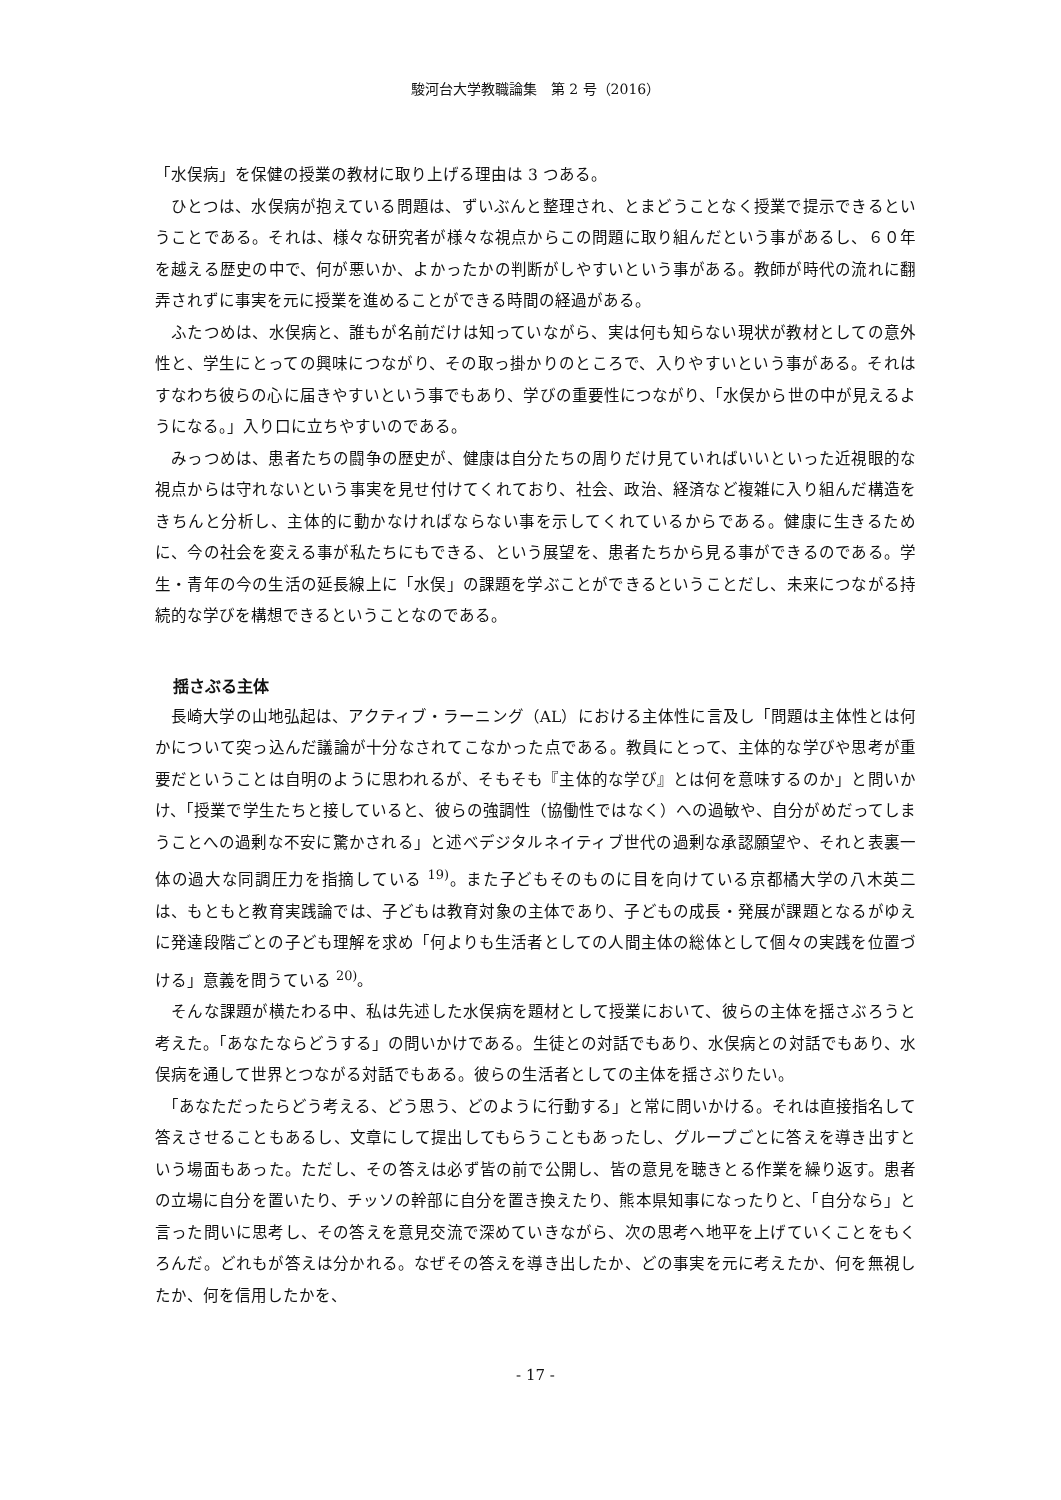駿河台大学教職論集　第 2 号（2016）
「水俣病」を保健の授業の教材に取り上げる理由は 3 つある。
　ひとつは、水俣病が抱えている問題は、ずいぶんと整理され、とまどうことなく授業で提示できるということである。それは、様々な研究者が様々な視点からこの問題に取り組んだという事があるし、６０年を越える歴史の中で、何が悪いか、よかったかの判断がしやすいという事がある。教師が時代の流れに翻弄されずに事実を元に授業を進めることができる時間の経過がある。
　ふたつめは、水俣病と、誰もが名前だけは知っていながら、実は何も知らない現状が教材としての意外性と、学生にとっての興味につながり、その取っ掛かりのところで、入りやすいという事がある。それはすなわち彼らの心に届きやすいという事でもあり、学びの重要性につながり、「水俣から世の中が見えるようになる。」入り口に立ちやすいのである。
　みっつめは、患者たちの闘争の歴史が、健康は自分たちの周りだけ見ていればいいといった近視眼的な視点からは守れないという事実を見せ付けてくれており、社会、政治、経済など複雑に入り組んだ構造をきちんと分析し、主体的に動かなければならない事を示してくれているからである。健康に生きるために、今の社会を変える事が私たちにもできる、という展望を、患者たちから見る事ができるのである。学生・青年の今の生活の延長線上に「水俣」の課題を学ぶことができるということだし、未来につながる持続的な学びを構想できるということなのである。
揺さぶる主体
　長崎大学の山地弘起は、アクティブ・ラーニング（AL）における主体性に言及し「問題は主体性とは何かについて突っ込んだ議論が十分なされてこなかった点である。教員にとって、主体的な学びや思考が重要だということは自明のように思われるが、そもそも『主体的な学び』とは何を意味するのか」と問いかけ、「授業で学生たちと接していると、彼らの強調性（協働性ではなく）への過敏や、自分がめだってしまうことへの過剰な不安に驚かされる」と述べデジタルネイティブ世代の過剰な承認願望や、それと表裏一体の過大な同調圧力を指摘している <sup>19)</sup>。また子どもそのものに目を向けている京都橘大学の八木英二は、もともと教育実践論では、子どもは教育対象の主体であり、子どもの成長・発展が課題となるがゆえに発達段階ごとの子ども理解を求め「何よりも生活者としての人間主体の総体として個々の実践を位置づける」意義を問うている <sup>20)</sup>。
　そんな課題が横たわる中、私は先述した水俣病を題材として授業において、彼らの主体を揺さぶろうと考えた。「あなたならどうする」の問いかけである。生徒との対話でもあり、水俣病との対話でもあり、水俣病を通して世界とつながる対話でもある。彼らの生活者としての主体を揺さぶりたい。
　「あなただったらどう考える、どう思う、どのように行動する」と常に問いかける。それは直接指名して答えさせることもあるし、文章にして提出してもらうこともあったし、グループごとに答えを導き出すという場面もあった。ただし、その答えは必ず皆の前で公開し、皆の意見を聴きとる作業を繰り返す。患者の立場に自分を置いたり、チッソの幹部に自分を置き換えたり、熊本県知事になったりと、「自分なら」と言った問いに思考し、その答えを意見交流で深めていきながら、次の思考へ地平を上げていくことをもくろんだ。どれもが答えは分かれる。なぜその答えを導き出したか、どの事実を元に考えたか、何を無視したか、何を信用したかを、
- 17 -